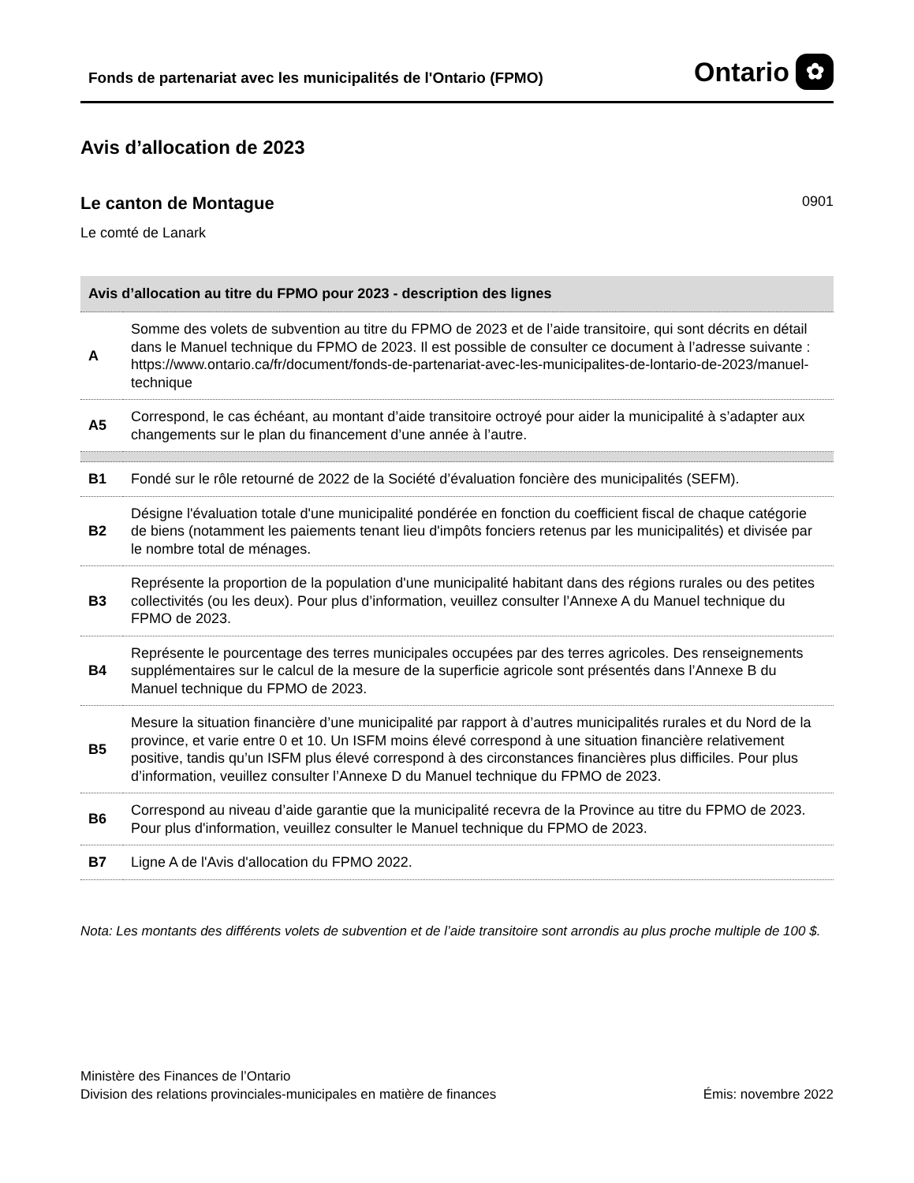Fonds de partenariat avec les municipalités de l'Ontario (FPMO)
Ontario ✿
Avis d’allocation de 2023
Le canton de Montague
0901
Le comté de Lanark
| Avis d’allocation au titre du FPMO pour 2023 - description des lignes | |
| --- | --- |
| A | Somme des volets de subvention au titre du FPMO de 2023 et de l’aide transitoire, qui sont décrits en détail dans le Manuel technique du FPMO de 2023. Il est possible de consulter ce document à l’adresse suivante : https://www.ontario.ca/fr/document/fonds-de-partenariat-avec-les-municipalites-de-lontario-de-2023/manuel-technique |
| A5 | Correspond, le cas échéant, au montant d’aide transitoire octroyé pour aider la municipalité à s’adapter aux changements sur le plan du financement d’une année à l’autre. |
| B1 | Fondé sur le rôle retourné de 2022 de la Société d’évaluation foncière des municipalités (SEFM). |
| B2 | Désigne l'évaluation totale d'une municipalité pondérée en fonction du coefficient fiscal de chaque catégorie de biens (notamment les paiements tenant lieu d'impôts fonciers retenus par les municipalités) et divisée par le nombre total de ménages. |
| B3 | Représente la proportion de la population d'une municipalité habitant dans des régions rurales ou des petites collectivités (ou les deux). Pour plus d’information, veuillez consulter l’Annexe A du Manuel technique du FPMO de 2023. |
| B4 | Représente le pourcentage des terres municipales occupées par des terres agricoles. Des renseignements supplémentaires sur le calcul de la mesure de la superficie agricole sont présentés dans l’Annexe B du Manuel technique du FPMO de 2023. |
| B5 | Mesure la situation financière d’une municipalité par rapport à d’autres municipalités rurales et du Nord de la province, et varie entre 0 et 10. Un ISFM moins élevé correspond à une situation financière relativement positive, tandis qu’un ISFM plus élevé correspond à des circonstances financières plus difficiles. Pour plus d’information, veuillez consulter l’Annexe D du Manuel technique du FPMO de 2023. |
| B6 | Correspond au niveau d’aide garantie que la municipalité recevra de la Province au titre du FPMO de 2023. Pour plus d'information, veuillez consulter le Manuel technique du FPMO de 2023. |
| B7 | Ligne A de l'Avis d'allocation du FPMO 2022. |
Nota: Les montants des différents volets de subvention et de l’aide transitoire sont arrondis au plus proche multiple de 100 $.
Ministère des Finances de l’Ontario
Division des relations provinciales-municipales en matière de finances
Émis: novembre 2022